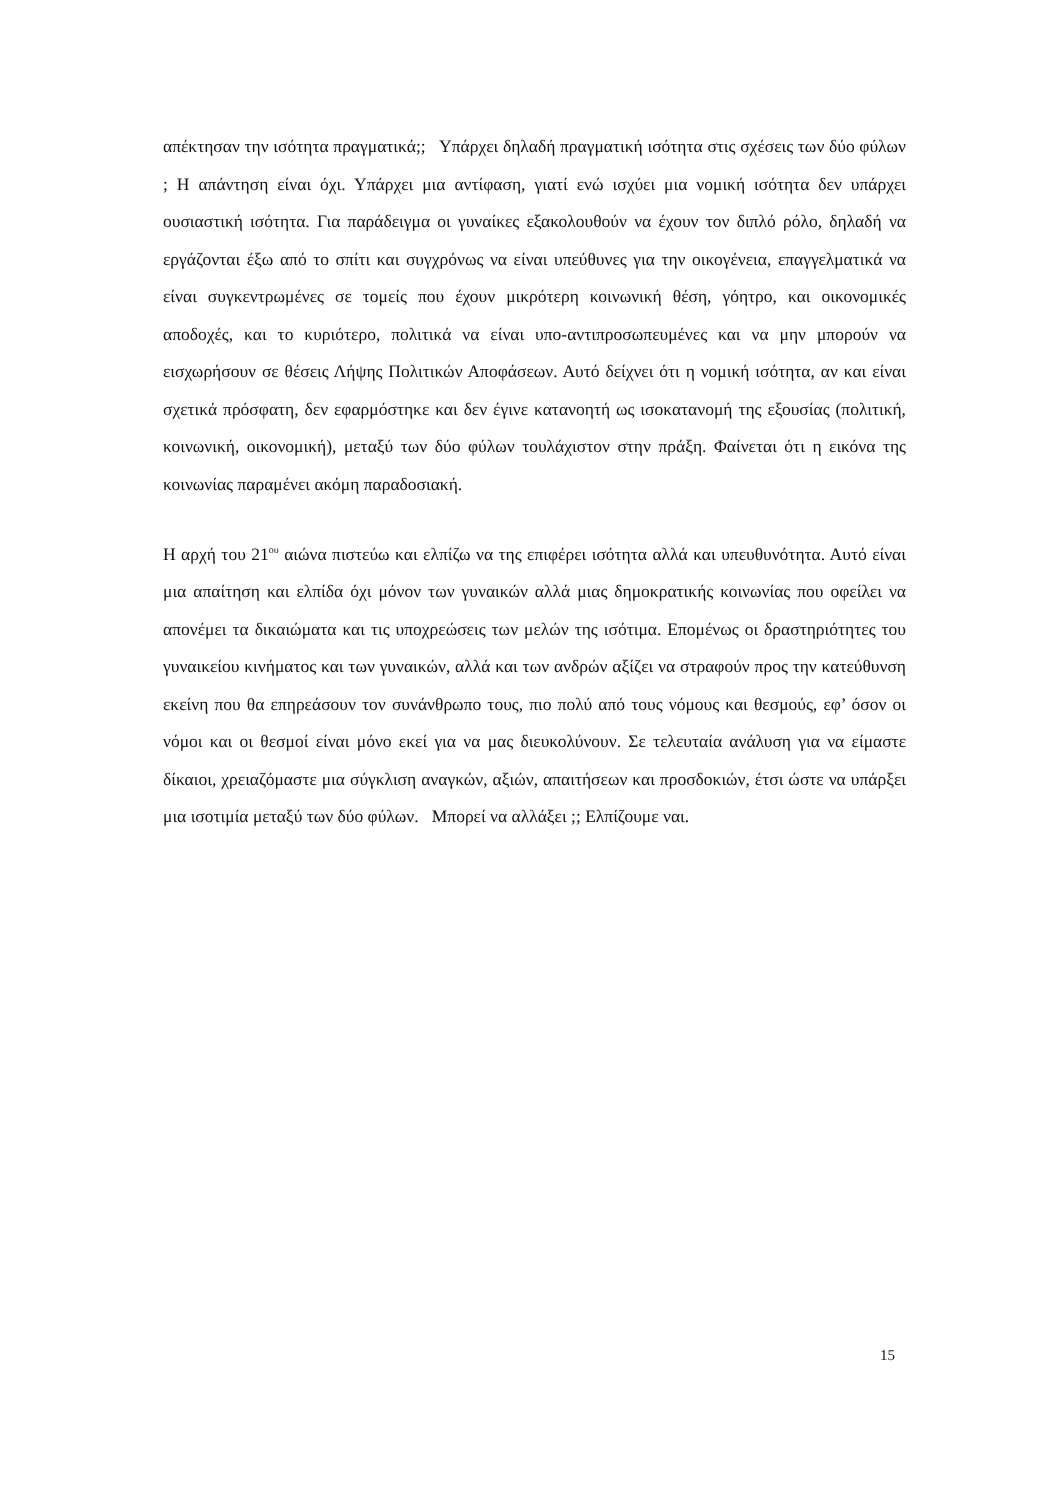απέκτησαν την ισότητα πραγματικά;; Υπάρχει δηλαδή πραγματική ισότητα στις σχέσεις των δύο φύλων ; Η απάντηση είναι όχι. Υπάρχει μια αντίφαση, γιατί ενώ ισχύει μια νομική ισότητα δεν υπάρχει ουσιαστική ισότητα. Για παράδειγμα οι γυναίκες εξακολουθούν να έχουν τον διπλό ρόλο, δηλαδή να εργάζονται έξω από το σπίτι και συγχρόνως να είναι υπεύθυνες για την οικογένεια, επαγγελματικά να είναι συγκεντρωμένες σε τομείς που έχουν μικρότερη κοινωνική θέση, γόητρο, και οικονομικές αποδοχές, και το κυριότερο, πολιτικά να είναι υπο-αντιπροσωπευμένες και να μην μπορούν να εισχωρήσουν σε θέσεις Λήψης Πολιτικών Αποφάσεων. Αυτό δείχνει ότι η νομική ισότητα, αν και είναι σχετικά πρόσφατη, δεν εφαρμόστηκε και δεν έγινε κατανοητή ως ισοκατανομή της εξουσίας (πολιτική, κοινωνική, οικονομική), μεταξύ των δύο φύλων τουλάχιστον στην πράξη. Φαίνεται ότι η εικόνα της κοινωνίας παραμένει ακόμη παραδοσιακή.
Η αρχή του 21<sup>ου</sup> αιώνα πιστεύω και ελπίζω να της επιφέρει ισότητα αλλά και υπευθυνότητα. Αυτό είναι μια απαίτηση και ελπίδα όχι μόνον των γυναικών αλλά μιας δημοκρατικής κοινωνίας που οφείλει να απονέμει τα δικαιώματα και τις υποχρεώσεις των μελών της ισότιμα. Επομένως οι δραστηριότητες του γυναικείου κινήματος και των γυναικών, αλλά και των ανδρών αξίζει να στραφούν προς την κατεύθυνση εκείνη που θα επηρεάσουν τον συνάνθρωπο τους, πιο πολύ από τους νόμους και θεσμούς, εφ’ όσον οι νόμοι και οι θεσμοί είναι μόνο εκεί για να μας διευκολύνουν. Σε τελευταία ανάλυση για να είμαστε δίκαιοι, χρειαζόμαστε μια σύγκλιση αναγκών, αξιών, απαιτήσεων και προσδοκιών, έτσι ώστε να υπάρξει μια ισοτιμία μεταξύ των δύο φύλων. Μπορεί να αλλάξει ;; Ελπίζουμε ναι.
15